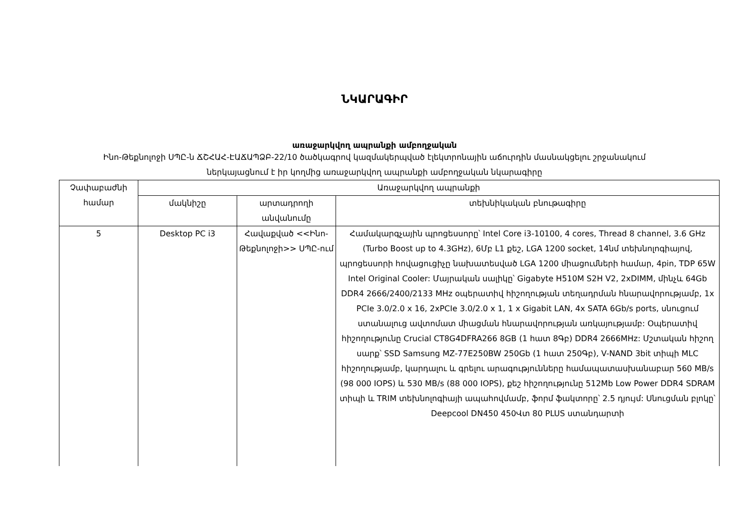ՆԿԱՐԱԳԻՐ
առաջարկվող ապրանքի ամբողջական
Ինո-Թեքնոլոջի ՍՊԸ-ն ՃՇՀԱՀ-ԷԱՃԱՊՁԲ-22/10 ծածկագրով կազմակերպված էլեկտրոնային աճուրդին մասնակցելու շրջանակում
ներկայացնում է իր կողմից առաջարկվող ապրանքի ամբողջական նկարագիրը
| Չափաբաժնի համար | Առաջարկվող ապրանքի | | |
| --- | --- | --- | --- |
| | մակնիշը | արտադրողի անվանումը | տեխնիկական բնութագիրը |
| 5 | Desktop PC i3 | Հավաքված <<Ինո-Թեքնոլոջի>> ՍՊԸ-ում | Համակարգչային պրոցեսսորը՝ Intel Core i3-10100, 4 cores, Thread 8 channel, 3.6 GHz (Turbo Boost up to 4.3GHz), 6Մբ L1 քեշ, LGA 1200 socket, 14նմ տեխնոլոգիայով, պրոցեսսորի հովացուցիչը նախատեսված LGA 1200 միացումների համար, 4pin, TDP 65W Intel Original Cooler: Մայրական սալիկը՝ Gigabyte H510M S2H V2, 2xDIMM, մինչև 64Gb DDR4 2666/2400/2133 MHz օպերատիվ հիշողության տեղադրման հնարավորությամբ, 1x PCIe 3.0/2.0 x 16, 2xPCIe 3.0/2.0 x 1, 1 x Gigabit LAN, 4x SATA 6Gb/s ports, սնուցում ստանալուց ավտոմատ միացման հնարավորության առկայությամբ: Օպերատիվ հիշողությունը Crucial CT8G4DFRA266 8GB (1 հատ 8Գբ) DDR4 2666MHz: Մշտական հիշող սարք՝ SSD Samsung MZ-77E250BW 250Gb (1 հատ 250Գբ), V-NAND 3bit տիպի MLC հիշողությամբ, կարդալու և գրելու արագությունները համապատասխանաբար 560 MB/s (98 000 IOPS) և 530 MB/s (88 000 IOPS), քեշ հիշողությունը 512Mb Low Power DDR4 SDRAM տիպի և TRIM տեխնոլոգիայի ապահովմամբ, ֆորմ ֆակտորը՝ 2.5 դյույմ: Սնուցման բլոկը՝ Deepcool DN450 450Վտ 80 PLUS ստանդարտի |